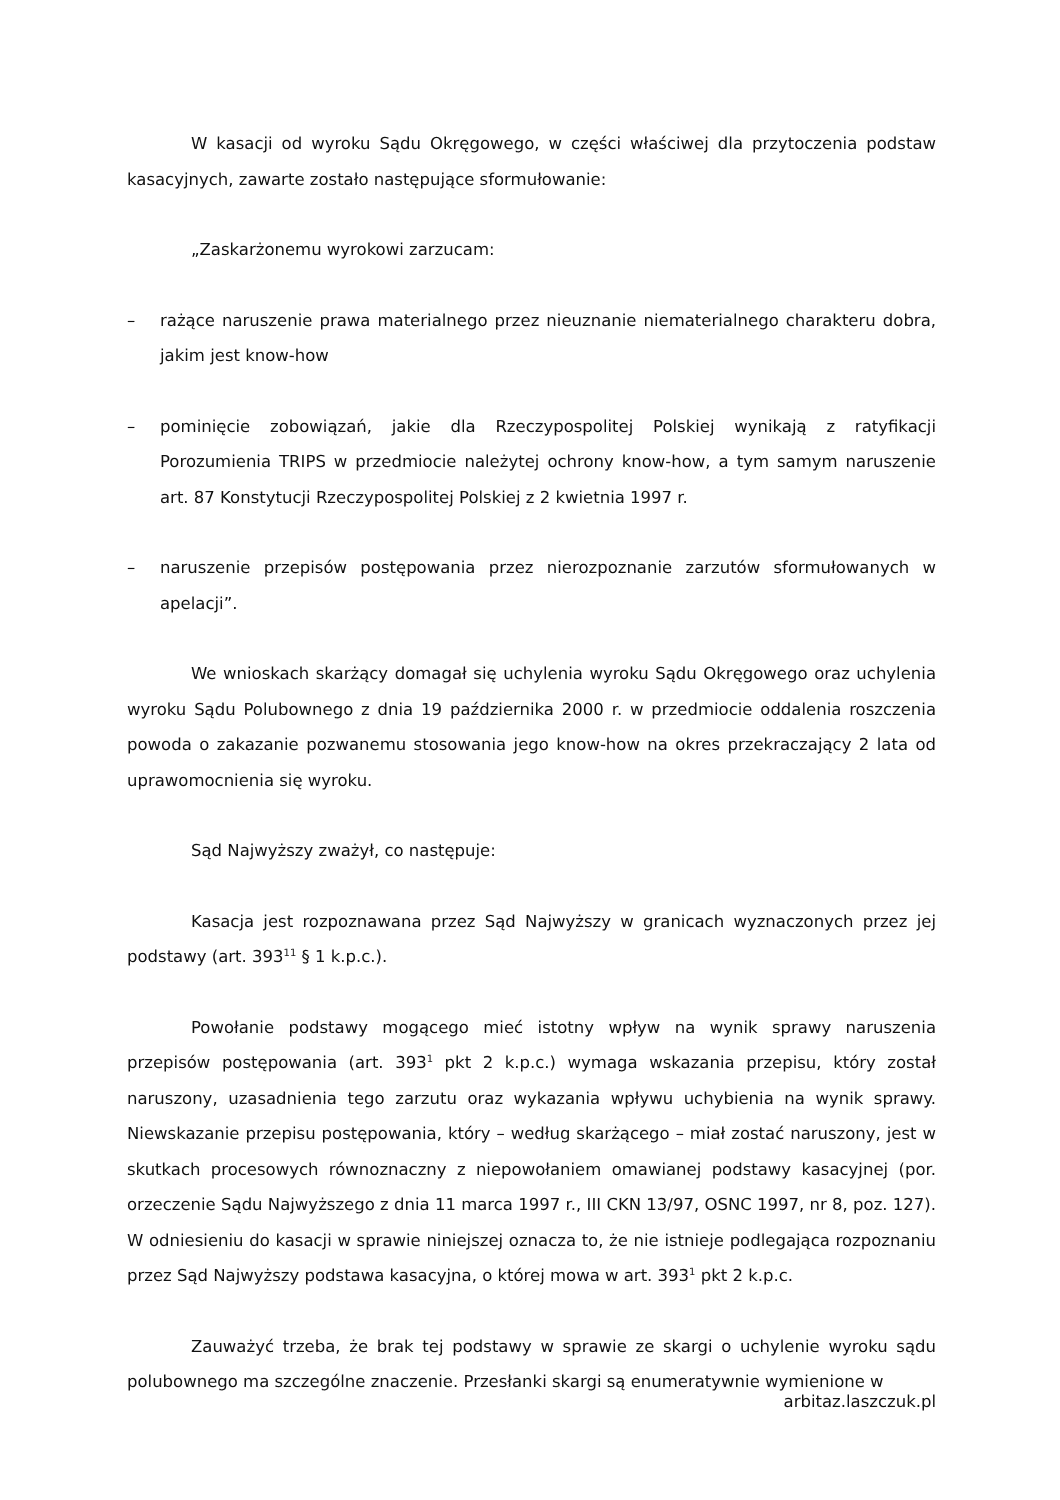W kasacji od wyroku Sądu Okręgowego, w części właściwej dla przytoczenia podstaw kasacyjnych, zawarte zostało następujące sformułowanie:
„Zaskarżonemu wyrokowi zarzucam:
– rażące naruszenie prawa materialnego przez nieuznanie niematerialnego charakteru dobra, jakim jest know-how
– pominięcie zobowiązań, jakie dla Rzeczypospolitej Polskiej wynikają z ratyfikacji Porozumienia TRIPS w przedmiocie należytej ochrony know-how, a tym samym naruszenie art. 87 Konstytucji Rzeczypospolitej Polskiej z 2 kwietnia 1997 r.
– naruszenie przepisów postępowania przez nierozpoznanie zarzutów sformułowanych w apelacji”.
We wnioskach skarżący domagał się uchylenia wyroku Sądu Okręgowego oraz uchylenia wyroku Sądu Polubownego z dnia 19 października 2000 r. w przedmiocie oddalenia roszczenia powoda o zakazanie pozwanemu stosowania jego know-how na okres przekraczający 2 lata od uprawomocnienia się wyroku.
Sąd Najwyższy zważył, co następuje:
Kasacja jest rozpoznawana przez Sąd Najwyższy w granicach wyznaczonych przez jej podstawy (art. 393<sup>11</sup> § 1 k.p.c.).
Powołanie podstawy mogącego mieć istotny wpływ na wynik sprawy naruszenia przepisów postępowania (art. 393<sup>1</sup> pkt 2 k.p.c.) wymaga wskazania przepisu, który został naruszony, uzasadnienia tego zarzutu oraz wykazania wpływu uchybienia na wynik sprawy. Niewskazanie przepisu postępowania, który – według skarżącego – miał zostać naruszony, jest w skutkach procesowych równoznaczny z niepowołaniem omawianej podstawy kasacyjnej (por. orzeczenie Sądu Najwyższego z dnia 11 marca 1997 r., III CKN 13/97, OSNC 1997, nr 8, poz. 127). W odniesieniu do kasacji w sprawie niniejszej oznacza to, że nie istnieje podlegająca rozpoznaniu przez Sąd Najwyższy podstawa kasacyjna, o której mowa w art. 393<sup>1</sup> pkt 2 k.p.c.
Zauważyć trzeba, że brak tej podstawy w sprawie ze skargi o uchylenie wyroku sądu polubownego ma szczególne znaczenie. Przesłanki skargi są enumeratywnie wymienione w
arbitaz.laszczuk.pl